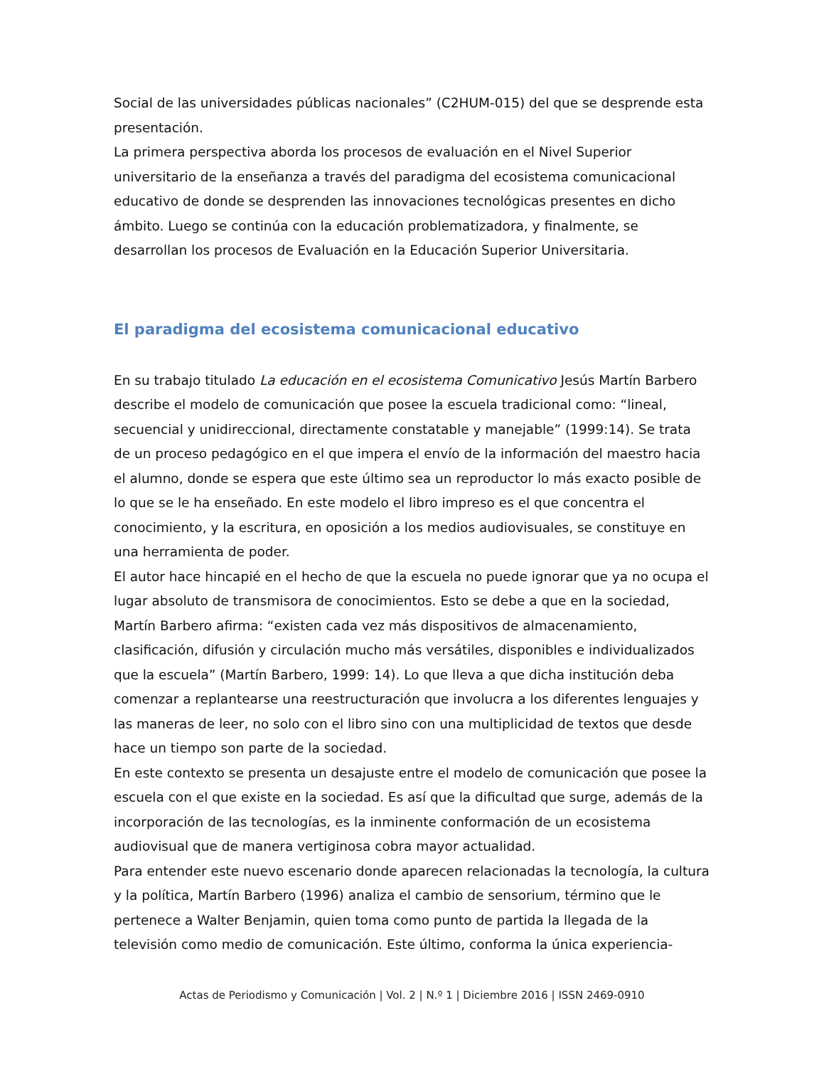Social de las universidades públicas nacionales” (C2HUM-015) del que se desprende esta presentación.
La primera perspectiva aborda los procesos de evaluación en el Nivel Superior universitario de la enseñanza a través del paradigma del ecosistema comunicacional educativo de donde se desprenden las innovaciones tecnológicas presentes en dicho ámbito. Luego se continúa con la educación problematizadora, y finalmente, se desarrollan los procesos de Evaluación en la Educación Superior Universitaria.
El paradigma del ecosistema comunicacional educativo
En su trabajo titulado La educación en el ecosistema Comunicativo Jesús Martín Barbero describe el modelo de comunicación que posee la escuela tradicional como: “lineal, secuencial y unidireccional, directamente constatable y manejable” (1999:14). Se trata de un proceso pedagógico en el que impera el envío de la información del maestro hacia el alumno, donde se espera que este último sea un reproductor lo más exacto posible de lo que se le ha enseñado. En este modelo el libro impreso es el que concentra el conocimiento, y la escritura, en oposición a los medios audiovisuales, se constituye en una herramienta de poder.
El autor hace hincapié en el hecho de que la escuela no puede ignorar que ya no ocupa el lugar absoluto de transmisora de conocimientos. Esto se debe a que en la sociedad, Martín Barbero afirma: “existen cada vez más dispositivos de almacenamiento, clasificación, difusión y circulación mucho más versátiles, disponibles e individualizados que la escuela” (Martín Barbero, 1999: 14). Lo que lleva a que dicha institución deba comenzar a replantearse una reestructuración que involucra a los diferentes lenguajes y las maneras de leer, no solo con el libro sino con una multiplicidad de textos que desde hace un tiempo son parte de la sociedad.
En este contexto se presenta un desajuste entre el modelo de comunicación que posee la escuela con el que existe en la sociedad. Es así que la dificultad que surge, además de la incorporación de las tecnologías, es la inminente conformación de un ecosistema audiovisual que de manera vertiginosa cobra mayor actualidad.
Para entender este nuevo escenario donde aparecen relacionadas la tecnología, la cultura y la política, Martín Barbero (1996) analiza el cambio de sensorium, término que le pertenece a Walter Benjamin, quien toma como punto de partida la llegada de la televisión como medio de comunicación. Este último, conforma la única experiencia-
Actas de Periodismo y Comunicación | Vol. 2 | N.º 1 | Diciembre 2016 | ISSN 2469-0910